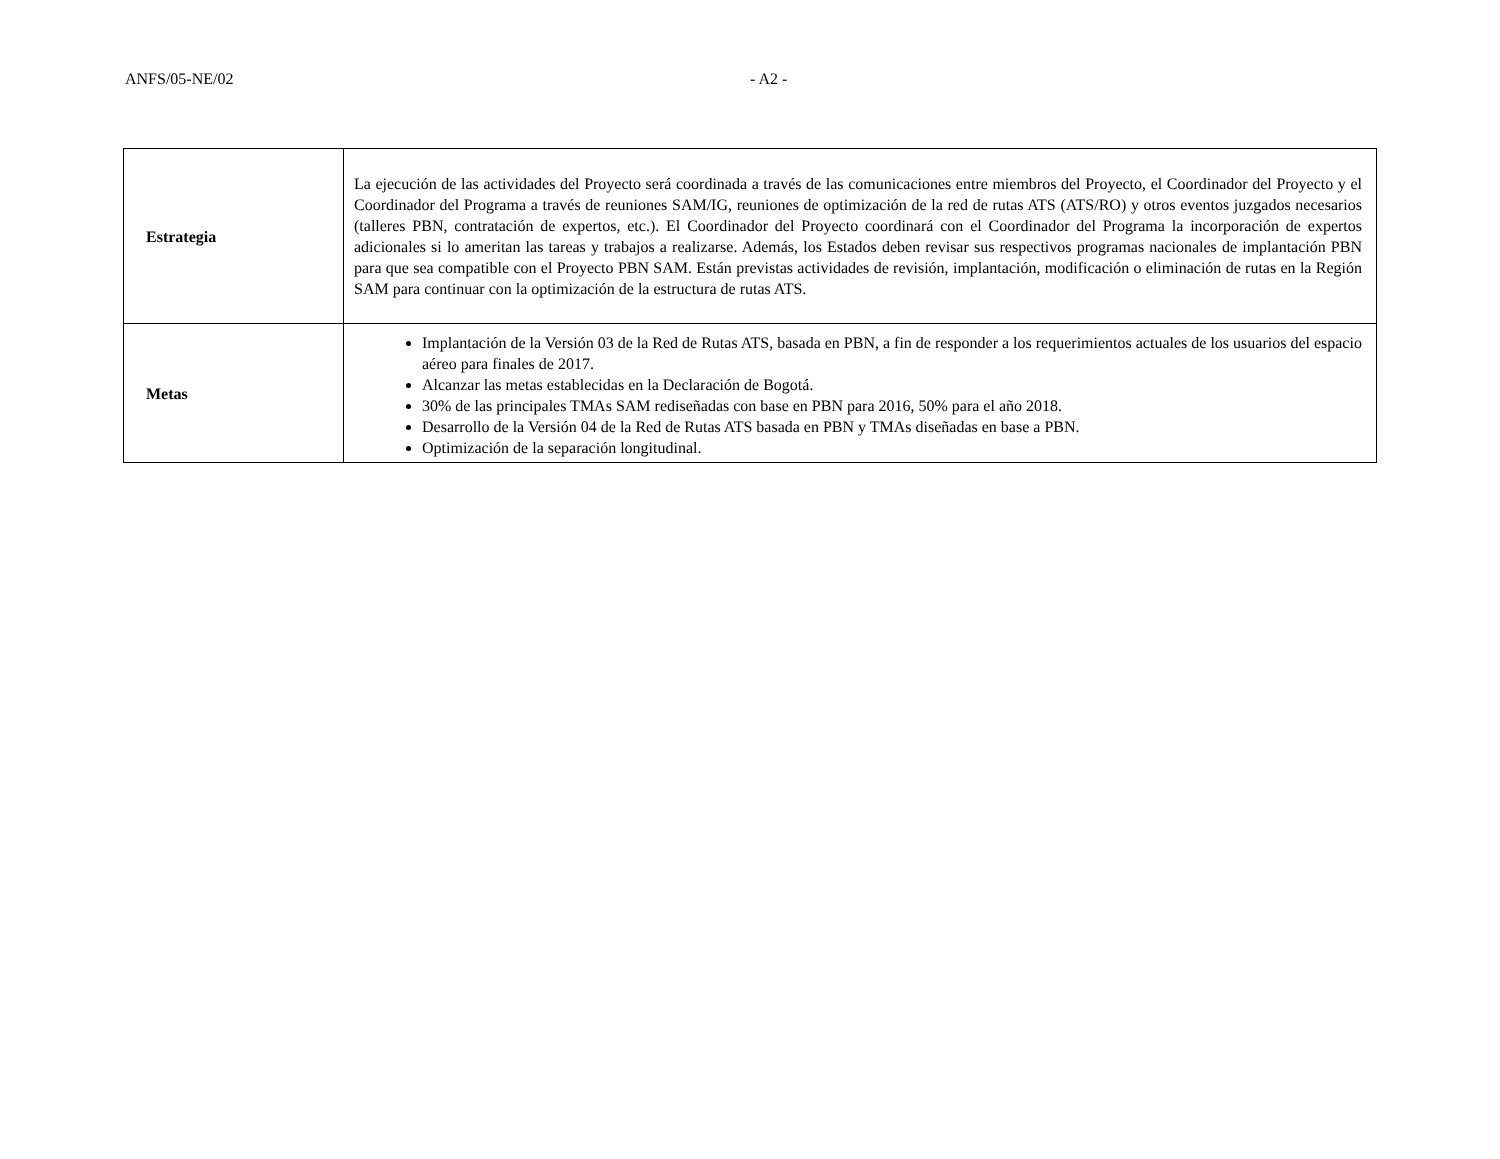ANFS/05-NE/02 - A2 -
| Estrategia | La ejecución de las actividades del Proyecto será coordinada a través de las comunicaciones entre miembros del Proyecto, el Coordinador del Proyecto y el Coordinador del Programa a través de reuniones SAM/IG, reuniones de optimización de la red de rutas ATS (ATS/RO) y otros eventos juzgados necesarios (talleres PBN, contratación de expertos, etc.). El Coordinador del Proyecto coordinará con el Coordinador del Programa la incorporación de expertos adicionales si lo ameritan las tareas y trabajos a realizarse. Además, los Estados deben revisar sus respectivos programas nacionales de implantación PBN para que sea compatible con el Proyecto PBN SAM. Están previstas actividades de revisión, implantación, modificación o eliminación de rutas en la Región SAM para continuar con la optimización de la estructura de rutas ATS. |
| Metas | Implantación de la Versión 03 de la Red de Rutas ATS, basada en PBN, a fin de responder a los requerimientos actuales de los usuarios del espacio aéreo para finales de 2017. Alcanzar las metas establecidas en la Declaración de Bogotá. 30% de las principales TMAs SAM rediseñadas con base en PBN para 2016, 50% para el año 2018. Desarrollo de la Versión 04 de la Red de Rutas ATS basada en PBN y TMAs diseñadas en base a PBN. Optimización de la separación longitudinal. |